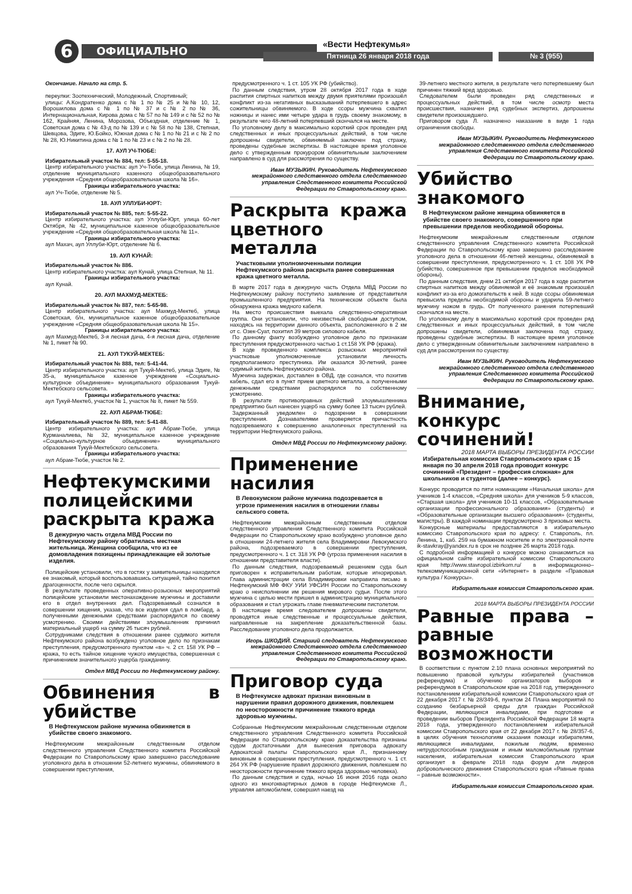6 ОФИЦИАЛЬНО «Вести Нефтекумья»
Пятница 26 января 2018 года № 3 (955)
Окончание. Начало на стр. 5.
переулки: Зоотехнический, Молодежный, Спортивный;
улицы: А.Кондратенко дома с № 1 по № 25 и №№ 10, 12, Ворошилова дома с № 1 по № 37 и с № 2 по № 36, Интернациональная, Кирова дома с № 57 по № 149 и с № 52 по № 162, Крайняя, Ленина, Морозова, Объездная, отделение № 1, Советская дома с № 43-д по № 139 и с № 58 по № 138, Степная, Шевцова, Эдиге, Ю.Бойко, Южная дома с № 1 по № 21 и с № 2 по № 28, Ю.Никитина дома с № 1 по № 23 и с № 2 по № 28.
17. АУЛ УЧ-ТЮБЕ:
Избирательный участок № 884, тел: 5-55-18.
Центр избирательного участка: аул Уч-Тюбе, улица Ленина, № 19, отделение муниципального казенного общеобразовательного учреждения «Средняя общеобразовательная школа № 16».
Границы избирательного участка:
аул Уч-Тюбе, отделение № 5.
18. АУЛ УЛЛУБИ-ЮРТ:
Избирательный участок № 885, тел: 5-55-22.
Центр избирательного участка: аул Уллуби-Юрт, улица 60-лет Октября, № 42, муниципальное казенное общеобразовательное учреждение «Средняя общеобразовательная школа № 11».
Границы избирательного участка:
аул Махач, аул Уллуби-Юрт, отделение № 6.
19. АУЛ КУНАЙ:
Избирательный участок № 886.
Центр избирательного участка: аул Кунай, улица Степная, № 11.
Границы избирательного участка:
аул Кунай.
20. АУЛ МАХМУД-МЕКТЕБ:
Избирательный участок № 887, тел: 5-65-98.
Центр избирательного участка: аул Махмуд-Мектеб, улица Советская, б/н, муниципальное казенное общеобразовательное учреждение «Средняя общеобразовательная школа № 15».
Границы избирательного участка:
аул Махмуд-Мектеб, 3-я лесная дача, 4-я лесная дача, отделение № 1, пикет № 90.
21. АУЛ ТУКУЙ-МЕКТЕБ:
Избирательный участок № 888, тел: 5-41-44.
Центр избирательного участка: аул Тукуй-Мектеб, улица Эдиге, № 35-а, муниципальное казенное учреждение «Социально-культурное объединение» муниципального образования Тукуй-Мектебского сельсовета.
Границы избирательного участка:
аул Тукуй-Мектеб, участок № 1, участок № 8, пикет № 559.
22. АУЛ АБРАМ-ТЮБЕ:
Избирательный участок № 889, тел: 5-41-88.
Центр избирательного участка: аул Абрам-Тюбе, улица Курманалиева, № 32, муниципальное казенное учреждение «Социально-культурное объединение» муниципального образования Тукуй-Мектебского сельсовета.
Границы избирательного участка:
аул Абрам-Тюбе, участок № 2.
Нефтекумскими полицейскими раскрыта кража
В дежурную часть отдела МВД России по Нефтекумскому району обратилась местная жительница. Женщина сообщила, что из ее домовладения похищены принадлежащие ей золотые изделия.
Полицейские установили, что в гостях у заявительницы находился ее знакомый, который воспользовавшись ситуацией, тайно похитил драгоценности, после чего скрылся.
В результате проведенных оперативно-розыскных мероприятий полицейские установили местонахождение мужчины и доставили его в отдел внутренних дел. Подозреваемый сознался в совершении хищения, указав, что все изделия сдал в ломбард, а полученными денежными средствами распорядился по своему усмотрению. Своими действиями злоумышленник причинил материальный ущерб на сумму 26 тысяч рублей.
Сотрудниками следствия в отношении ранее судимого жителя Нефтекумского района возбуждено уголовное дело по признакам преступления, предусмотренного пунктом «в» ч. 2 ст. 158 УК РФ – кража, то есть тайное хищение чужого имущества, совершенная с причинением значительного ущерба гражданину.
Отдел МВД России по Нефтекумскому району.
Обвинения в убийстве
В Нефтекумском районе мужчина обвиняется в убийстве своего знакомого.
Нефтекумским межрайонным следственным отделом следственного управления Следственного комитета Российской Федерации по Ставропольскому краю завершено расследование уголовного дела в отношении 52-летнего мужчины, обвиняемого в совершении преступления,
предусмотренного ч. 1 ст. 105 УК РФ (убийство).
По данным следствия, утром 28 октября 2017 года в ходе распития спиртных напитков между двумя приятелями произошёл конфликт из-за негативных высказываний потерпевшего в адрес сожительницы обвиняемого. В ходе ссоры мужчина схватил ножницы и нанес ими четыре удара в грудь своему знакомому, в результате чего 48-летний потерпевший скончался на месте.
По уголовному делу в максимально короткий срок проведен ряд следственных и иных процессуальных действий, в том числе допрошены свидетели, обвиняемый заключен под стражу, проведены судебные экспертизы. В настоящее время уголовное дело с утвержденным прокурором обвинительным заключением направлено в суд для рассмотрения по существу.
Иван МУЗЫКИН. Руководитель Нефтекумского межрайонного следственного отдела следственного управления Следственного комитета Российской Федерации по Ставропольскому краю.
Раскрыта кража цветного металла
Участковыми уполномоченными полиции Нефтекумского района раскрыта ранее совершенная кража цветного металла.
В марте 2017 года в дежурную часть Отдела МВД России по Нефтекумскому району поступило заявление от представителя промышленного предприятия. На техническом объекте была обнаружена кража медного кабеля.
На место происшествия выехала следственно-оперативная группа. Они установили, что неизвестный свободным доступом, находясь на территории данного объекта, расположенного в 2 км от с. Озек-Суат, похитил 39 метров силового кабеля.
По данному факту возбуждено уголовное дело по признакам преступления предусмотренного частью 1 ст.158 УК РФ (кража).
В ходе проведенного комплекса розыскных мероприятий участковые уполномоченные установили личность предполагаемого преступника. Им оказался 30-летний, ранее судимый житель Нефтекумского района.
Мужчина задержан, доставлен в ОВД, где сознался, что похитив кабель, сдал его в пункт прием цветного металла, а полученными денежными средствами распорядился по собственному усмотрению.
В результате противоправных действий злоумышленника предприятию был нанесен ущерб на сумму более 13 тысяч рублей.
Задержанный уведомлен о подозрении в совершении преступления. Дознавателями проверяется причастность подозреваемого к совершению аналогичных преступлений на территории Нефтекумского района.
Отдел МВД России по Нефтекумскому району.
Применение насилия
В Левокумском районе мужчина подозревается в угрозе применения насилия в отношении главы сельского совета.
Нефтекумским межрайонным следственным отделом следственного управления Следственного комитета Российской Федерации по Ставропольскому краю возбуждено уголовное дело в отношении 24-летнего жителя села Владимировки Левокумского района, подозреваемого в совершении преступления, предусмотренного ч. 1 ст. 318 УК РФ (угроза применения насилия в отношении представителя власти).
По данным следствия, подозреваемый решением суда был приговорен к исправительным работам, которые игнорировал. Глава администрации села Владимировки направила письмо в Нефтекумский МФ ФКУ УИИ УФСИН России по Ставропольскому краю о неисполнении им решения мирового судьи. После этого мужчина с целью мести пришел в администрацию муниципального образования и стал угрожать главе пневматическим пистолетом.
В настоящее время следователем допрошены свидетели, проводятся иные следственные и процессуальные действия, направленные на закрепление доказательственной базы. Расследование уголовного дела продолжается.
Игорь ШКОДИЙ. Старший следователь Нефтекумского межрайонного Следственного отдела следственного управления Следственного комитета Российской Федерации по Ставропольскому краю.
Приговор суда
В Нефтекумске адвокат признан виновным в нарушении правил дорожного движения, повлекшем по неосторожности причинение тяжкого вреда здоровью мужчины.
Собранные Нефтекумским межрайонным следственным отделом следственного управления Следственного комитета Российской Федерации по Ставропольскому краю доказательства признаны судом достаточными для вынесения приговора адвокату Адвокатской палаты Ставропольского края Л., признанному виновным в совершении преступления, предусмотренного ч. 1 ст. 264 УК РФ (нарушение правил дорожного движения, повлекшем по неосторожности причинение тяжкого вреда здоровью человека).
По данным следствия и суда, ночью 16 июня 2016 года около одного из многоквартирных домов в городе Нефтекумске Л., управляя автомобилем, совершил наезд на
39-летнего местного жителя, в результате чего потерпевшему был причинен тяжкий вред здоровью.
Следователем были проведен ряд следственных и процессуальных действий, в том числе осмотр места происшествия, назначен ряд судебных экспертиз, допрошены свидетели произошедшего.
Приговором суда Л. назначено наказание в виде 1 года ограничения свободы.
Иван МУЗЫКИН. Руководитель Нефтекумского межрайонного следственного отдела следственного управления Следственного комитета Российской Федерации по Ставропольскому краю.
Убийство знакомого
В Нефтекумском районе женщина обвиняется в убийстве своего знакомого, совершенного при превышении пределов необходимой обороны.
Нефтекумским межрайонным следственным отделом следственного управления Следственного комитета Российской Федерации по Ставропольскому краю завершено расследование уголовного дела в отношении 46-летней женщины, обвиняемой в совершении преступления, предусмотренного ч. 1 ст. 108 УК РФ (убийство, совершенное при превышении пределов необходимой обороны).
По данным следствия, днем 21 октября 2017 года в ходе распития спиртных напитков между обвиняемой и её знакомым произошёл конфликт из-за его домогательств к ней. В ходе ссоры обвиняемая превысила пределы необходимой обороны и ударила 59-летнего мужчину ножом в грудь. От полученного ранения потерпевший скончался на месте.
По уголовному делу в максимально короткий срок проведен ряд следственных и иных процессуальных действий, в том числе допрошены свидетели, обвиняемая заключена под стражу, проведены судебные экспертизы. В настоящее время уголовное дело с утвержденным обвинительным заключением направлено в суд для рассмотрения по существу.
Иван МУЗЫКИН. Руководитель Нефтекумского межрайонного следственного отдела следственного управления Следственного комитета Российской Федерации по Ставропольскому краю.
Внимание, конкурс сочинений! 2018 МАРТА ВЫБОРЫ ПРЕЗИДЕНТА РОССИИ
Избирательная комиссия Ставропольского края с 15 января по 30 апреля 2018 года проводит конкурс сочинений «Президент – профессия сложная» для школьников и студентов (далее – конкурс).
Конкурс проводится по пяти номинациям «Начальная школа» для учеников 1-4 классов, «Средняя школа» для учеников 5-9 классов, «Старшая школа» для учеников 10-11 классов, «Образовательные организации профессионального образования» (студенты) и «Образовательные организации высшего образования» (студенты, магистры). В каждой номинации предусмотрено 3 призовых места.
Конкурсные материалы предоставляются в избирательную комиссию Ставропольского края по адресу: г. Ставрополь, пл. Ленина, 1, каб. 259 на бумажном носителе и по электронной почте ik-stavkray@yandex.ru в срок не позднее 26 марта 2018 года.
С подробной информацией о конкурсе можно ознакомиться на официальном сайте избирательной комиссии Ставропольского края http://www.stavropol.izbirkom.ru/ в информационно–телекоммуникационной сети «Интернет» в разделе «Правовая культура / Конкурсы».
Избирательная комиссия Ставропольского края.
2018 МАРТА ВЫБОРЫ ПРЕЗИДЕНТА РОССИИ Равные права – равные возможности
В соответствии с пунктом 2.10 плана основных мероприятий по повышению правовой культуры избирателей (участников референдума) и обучению организаторов выборов и референдумов в Ставропольском крае на 2018 год, утвержденного постановлением избирательной комиссии Ставропольского края от 22 декабря 2017 г. № 28/349-6, пунктом 24 Плана мероприятий по созданию безбарьерной среды для граждан Российской Федерации, являющихся инвалидами, при подготовке и проведении выборов Президента Российской Федерации 18 марта 2018 года, утвержденного постановлением избирательной комиссии Ставропольского края от 22 декабря 2017 г. № 28/357-6, в целях обучения технологиям оказания помощи избирателям, являющимся инвалидами, пожилым людям, временно нетрудоспособным гражданам и иным маломобильным группам населения, избирательная комиссия Ставропольского края организует в феврале 2018 года форум для лидеров добровольческого движения Ставропольского края «Равные права – равные возможности».
Избирательная комиссия Ставропольского края.